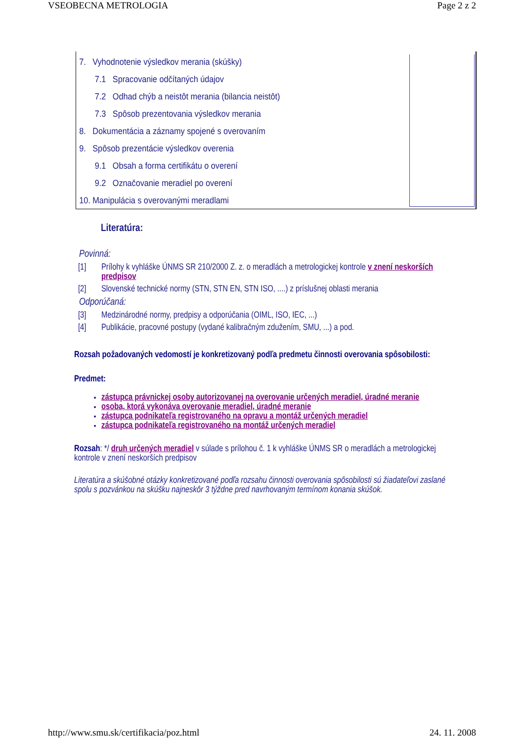VSEOBECNA METROLOGIA Page 2 z 2
7. Vyhodnotenie výsledkov merania (skúšky)
7.1 Spracovanie odčítaných údajov
7.2 Odhad chýb a neistôt merania (bilancia neistôt)
7.3 Spôsob prezentovania výsledkov merania
8. Dokumentácia a záznamy spojené s overovaním
9. Spôsob prezentácie výsledkov overenia
9.1 Obsah a forma certifikátu o overení
9.2 Označovanie meradiel po overení
10. Manipulácia s overovanými meradlami
Literatúra:
Povinná:
[1] Prílohy k vyhláške ÚNMS SR 210/2000 Z. z. o meradlách a metrologickej kontrole v znení neskorších predpisov
[2] Slovenské technické normy (STN, STN EN, STN ISO, ....) z príslušnej oblasti merania
Odporúčaná:
[3] Medzinárodné normy, predpisy a odporúčania (OIML, ISO, IEC, ...)
[4] Publikácie, pracovné postupy (vydané kalibračným zdužením, SMU, ...) a pod.
Rozsah požadovaných vedomostí je konkretizovaný podľa predmetu činnosti overovania spôsobilosti:
Predmet:
zástupca právnickej osoby autorizovanej na overovanie určených meradiel, úradné meranie
osoba, ktorá vykonáva overovanie meradiel, úradné meranie
zástupca podnikateľa registrovaného na opravu a montáž určených meradiel
zástupca podnikateľa registrovaného na montáž určených meradiel
Rozsah: */ druh určených meradiel v súlade s prílohou č. 1 k vyhláške ÚNMS SR o meradlách a metrologickej kontrole v znení neskorších predpisov
Literatúra a skúšobné otázky konkretizované podľa rozsahu činnosti overovania spôsobilosti sú žiadateľovi zaslané spolu s pozvánkou na skúšku najneskôr 3 týždne pred navrhovaným termínom konania skúšok.
http://www.smu.sk/certifikacia/poz.html 24. 11. 2008